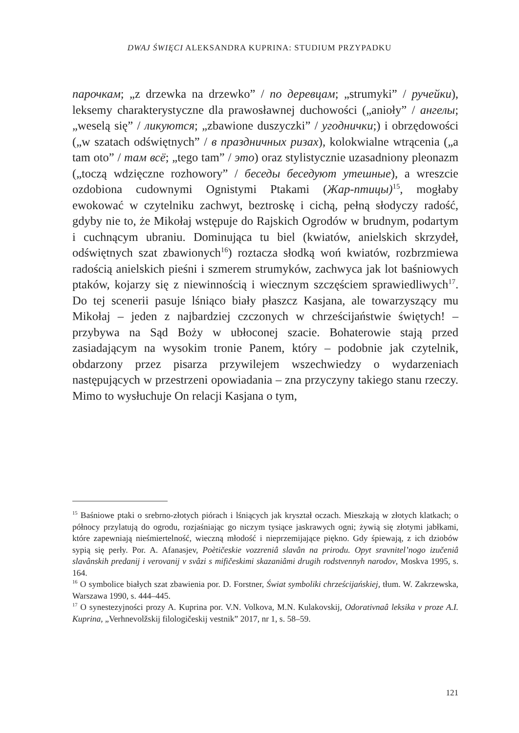DWAJ ŚWIĘCI ALEKSANDRA KUPRINA: STUDIUM PRZYPADKU
парочкам; „z drzewka na drzewko” / по деревцам; „strumyki” / ручейки), leksemy charakterystyczne dla prawosławnej duchowości („anioły” / ангелы; „weselą się” / ликуются; „zbawione duszyczki” / угоднички;) i obrzędowości („w szatach odświętnych” / в праздничных ризах), kolokwialne wtrącenia („a tam oto” / там всё; „tego tam” / это) oraz stylistycznie uzasadniony pleonazm („toczą wdzięczne rozhowory” / беседы беседуют утешные), a wreszcie ozdobiona cudownymi Ognistymi Ptakami (Жар-птицы)<sup>15</sup>, mogłaby ewokować w czytelniku zachwyt, beztroskę i cichą, pełną słodyczy radość, gdyby nie to, że Mikołaj wstępuje do Rajskich Ogrodów w brudnym, podartym i cuchnącym ubraniu. Dominująca tu biel (kwiatów, anielskich skrzydeł, odświętnych szat zbawionych<sup>16</sup>) roztacza słodką woń kwiatów, rozbrzmiewa radością anielskich pieśni i szmerem strumyków, zachwyca jak lot baśniowych ptaków, kojarzy się z niewinnością i wiecznym szczęściem sprawiedliwych<sup>17</sup>. Do tej scenerii pasuje lśniąco biały płaszcz Kasjana, ale towarzyszący mu Mikołaj – jeden z najbardziej czczonych w chrześcijaństwie świętych! – przybywa na Sąd Boży w ubłoconej szacie. Bohaterowie stają przed zasiadającym na wysokim tronie Panem, który – podobnie jak czytelnik, obdarzony przez pisarza przywilejem wszechwiedzy o wydarzeniach następujących w przestrzeni opowiadania – zna przyczyny takiego stanu rzeczy. Mimo to wysłuchuje On relacji Kasjana o tym,
<sup>15</sup> Baśniowe ptaki o srebrno-złotych piórach i lśniących jak kryształ oczach. Mieszkają w złotych klatkach; o północy przylatują do ogrodu, rozjaśniając go niczym tysiące jaskrawych ogni; żywią się złotymi jabłkami, które zapewniają nieśmiertelność, wieczną młodość i nieprzemijające piękno. Gdy śpiewają, z ich dziobów sypią się perły. Por. A. Afanasjev, Poètičeskie vozzreniâ slavân na prirodu. Opyt sravnitel’nogo izučeniâ slavânskih predanij i verovanij v svâzi s mifičeskimi skazaniâmi drugih rodstvennyh narodov, Moskva 1995, s. 164.
<sup>16</sup> O symbolice białych szat zbawienia por. D. Forstner, Świat symboliki chrześcijańskiej, tłum. W. Zakrzewska, Warszawa 1990, s. 444–445.
<sup>17</sup> O synestezyjności prozy A. Kuprina por. V.N. Volkova, M.N. Kulakovskij, Odorativnaâ leksika v proze A.I. Kuprina, „Verhnevolžskij filologičeskij vestnik” 2017, nr 1, s. 58–59.
121